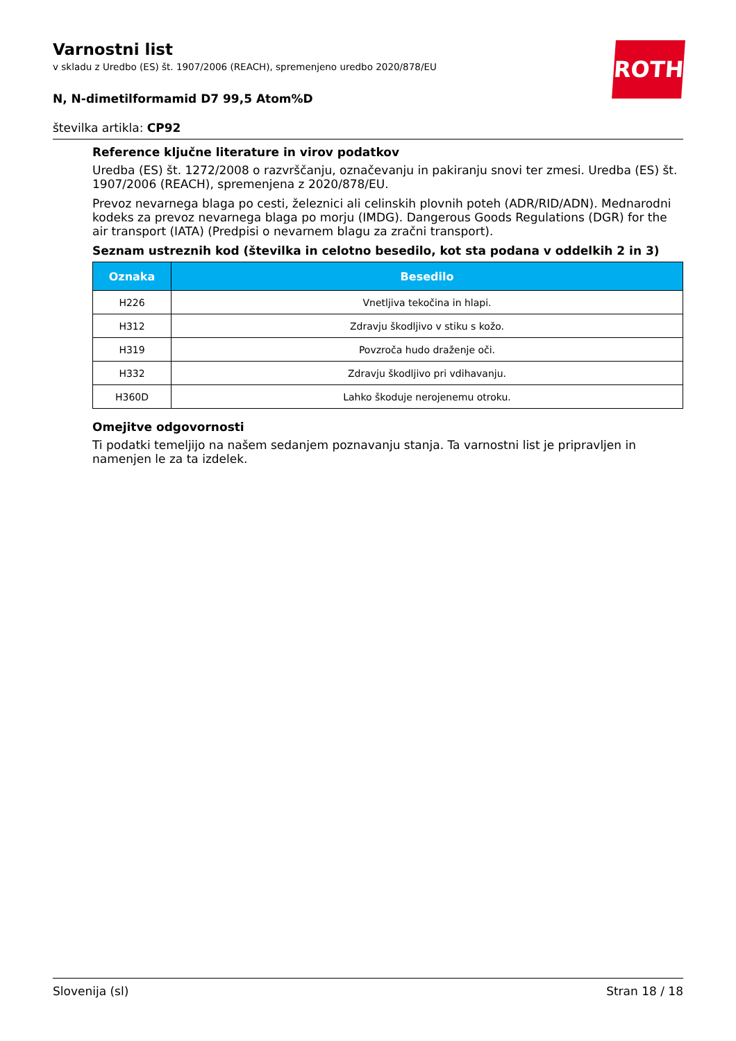ROTH
Varnostni list
v skladu z Uredbo (ES) št. 1907/2006 (REACH), spremenjeno uredbo 2020/878/EU
N, N-dimetilformamid D7 99,5 Atom%D
številka artikla: CP92
Reference ključne literature in virov podatkov
Uredba (ES) št. 1272/2008 o razvrščanju, označevanju in pakiranju snovi ter zmesi. Uredba (ES) št. 1907/2006 (REACH), spremenjena z 2020/878/EU.
Prevoz nevarnega blaga po cesti, železnici ali celinskih plovnih poteh (ADR/RID/ADN). Mednarodni kodeks za prevoz nevarnega blaga po morju (IMDG). Dangerous Goods Regulations (DGR) for the air transport (IATA) (Predpisi o nevarnem blagu za zračni transport).
Seznam ustreznih kod (številka in celotno besedilo, kot sta podana v oddelkih 2 in 3)
| Oznaka | Besedilo |
| --- | --- |
| H226 | Vnetljiva tekočina in hlapi. |
| H312 | Zdravju škodljivo v stiku s kožo. |
| H319 | Povzroča hudo draženje oči. |
| H332 | Zdravju škodljivo pri vdihavanju. |
| H360D | Lahko škoduje nerojenemu otroku. |
Omejitve odgovornosti
Ti podatki temeljijo na našem sedanjem poznavanju stanja. Ta varnostni list je pripravljen in namenjen le za ta izdelek.
Slovenija (sl) Stran 18 / 18